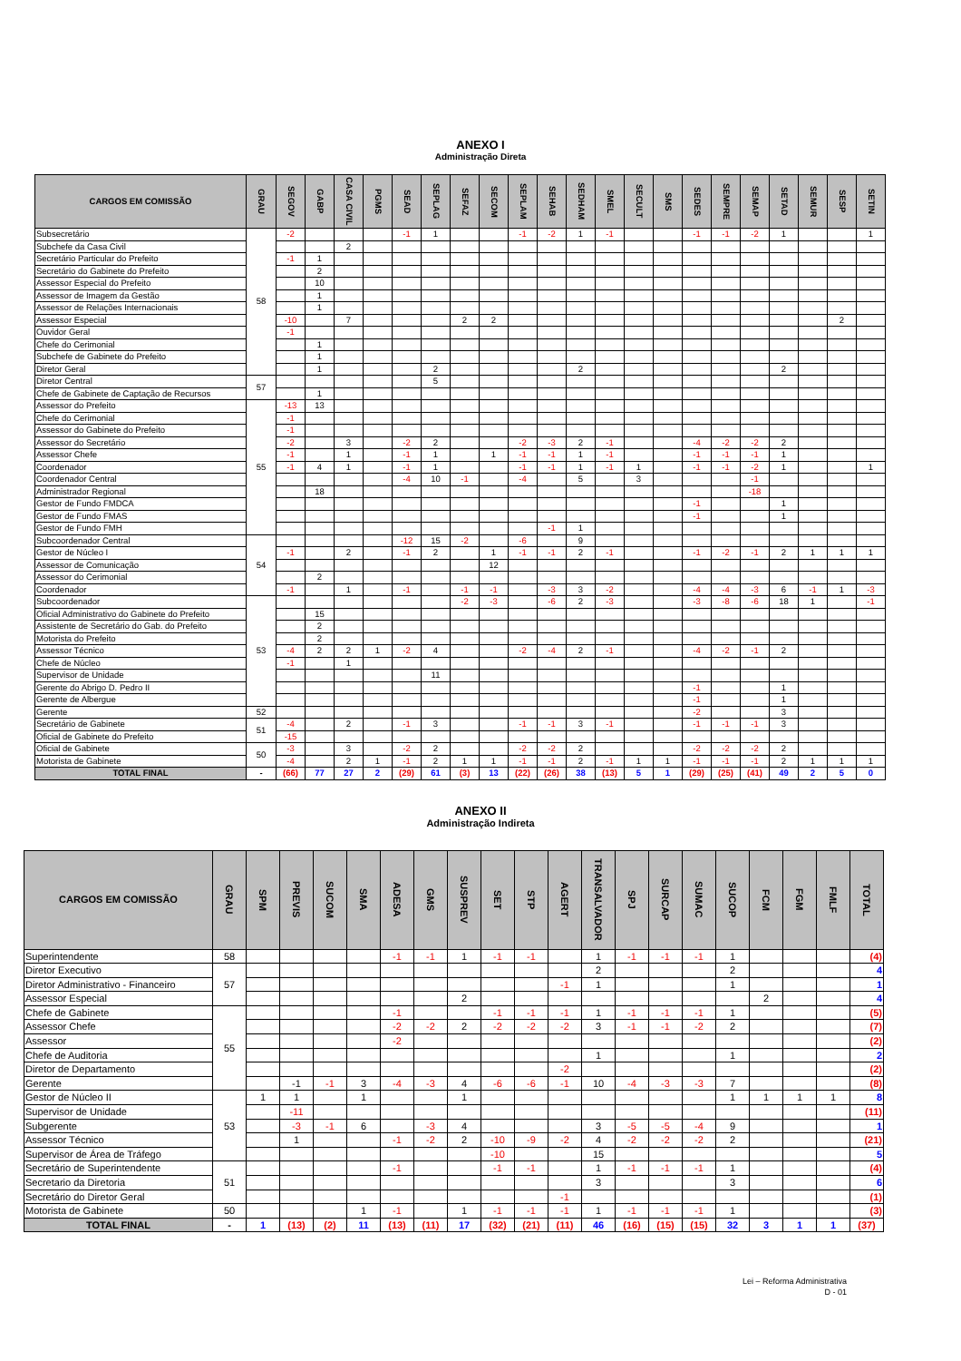ANEXO I
Administração Direta
| CARGOS EM COMISSÃO | GRAU | SEGOV | GABP | CASA CIVIL | PGMS | SEAD | SEPLAG | SEFAZ | SECOM | SEPLAM | SEHAB | SEDHAM | SMEL | SECULT | SMS | SEDES | SEMPRE | SEMAP | SETAD | SEMUR | SESP | SETIN |
| --- | --- | --- | --- | --- | --- | --- | --- | --- | --- | --- | --- | --- | --- | --- | --- | --- | --- | --- | --- | --- | --- | --- |
| Subsecretário | 58 | -2 | | | | -1 | 1 | | | -1 | -2 | 1 | -1 | | | -1 | -1 | -2 | 1 | | | 1 |
| Subchefe da Casa Civil | | | | 2 | | | | | | | | | | | | | | | | | | |
| Secretário Particular do Prefeito | | -1 | 1 | | | | | | | | | | | | | | | | | | | |
| Secretário do Gabinete do Prefeito | | | 2 | | | | | | | | | | | | | | | | | | | |
| Assessor Especial do Prefeito | | | 10 | | | | | | | | | | | | | | | | | | | |
| Assessor de Imagem da Gestão | | | 1 | | | | | | | | | | | | | | | | | | | |
| Assessor de Relações Internacionais | | | 1 | | | | | | | | | | | | | | | | | | | |
| Assessor Especial | | -10 | | 7 | | | | 2 | 2 | | | | | | | | | | | | 2 | |
| Ouvidor Geral | | -1 | | | | | | | | | | | | | | | | | | | | |
| Chefe do Cerimonial | | | 1 | | | | | | | | | | | | | | | | | | | |
| Subchefe de Gabinete do Prefeito | | | 1 | | | | | | | | | | | | | | | | | | | |
| Diretor Geral | | | 1 | | | | 2 | | | | | 2 | | | | | | | 2 | | | |
| Diretor Central | 57 | | | | | | 5 | | | | | | | | | | | | | | | |
| Chefe de Gabinete de Captação de Recursos | | | 1 | | | | | | | | | | | | | | | | | | | |
| Assessor do Prefeito | 55 | -13 | 13 | | | | | | | | | | | | | | | | | | | |
| Chefe do Cerimonial | | -1 | | | | | | | | | | | | | | | | | | | | |
| Assessor do Gabinete do Prefeito | | -1 | | | | | | | | | | | | | | | | | | | | |
| Assessor do Secretário | | -2 | | 3 | | -2 | 2 | | | -2 | -3 | 2 | -1 | | | -4 | -2 | -2 | 2 | | | |
| Assessor Chefe | | -1 | | 1 | | -1 | 1 | | 1 | -1 | -1 | 1 | -1 | | | -1 | -1 | -1 | 1 | | | |
| Coordenador | | -1 | 4 | 1 | | -1 | 1 | | | -1 | -1 | 1 | -1 | 1 | | -1 | -1 | -2 | 1 | | | 1 |
| Coordenador Central | | | | | | -4 | 10 | -1 | | -4 | | 5 | | 3 | | | | -1 | | | | |
| Administrador Regional | | | 18 | | | | | | | | | | | | | | | -18 | | | | |
| Gestor de Fundo FMDCA | | | | | | | | | | | | | | | | -1 | | | 1 | | | |
| Gestor de Fundo FMAS | | | | | | | | | | | | | | | | -1 | | | 1 | | | |
| Gestor de Fundo FMH | | | | | | | | | | | -1 | 1 | | | | | | | | | | |
| Subcoordenador Central | 54 | | | | | -12 | 15 | -2 | | -6 | | 9 | | | | | | | | | | |
| Gestor de Núcleo I | | -1 | | 2 | | -1 | 2 | | 1 | -1 | -1 | 2 | -1 | | | -1 | -2 | -1 | 2 | 1 | 1 | 1 |
| Assessor de Comunicação | | | | | | | | | 12 | | | | | | | | | | | | | |
| Assessor do Cerimonial | | | 2 | | | | | | | | | | | | | | | | | | | |
| Coordenador | | -1 | | 1 | | -1 | | -1 | -1 | | -3 | 3 | -2 | | | -4 | -4 | -3 | 6 | -1 | 1 | -3 |
| Subcoordenador | 53 | | | | | | | -2 | -3 | | -6 | 2 | -3 | | | -3 | -8 | -6 | 18 | 1 | | -1 |
| Oficial Administrativo do Gabinete do Prefeito | | | 15 | | | | | | | | | | | | | | | | | | | |
| Assistente de Secretário do Gab. do Prefeito | | | 2 | | | | | | | | | | | | | | | | | | | |
| Motorista do Prefeito | | | 2 | | | | | | | | | | | | | | | | | | | |
| Assessor Técnico | | -4 | 2 | 2 | 1 | -2 | 4 | | | -2 | -4 | 2 | -1 | | | -4 | -2 | -1 | 2 | | | |
| Chefe de Núcleo | | -1 | | 1 | | | | | | | | | | | | | | | | | | |
| Supervisor de Unidade | | | | | | | 11 | | | | | | | | | | | | | | | |
| Gerente do Abrigo D. Pedro II | | | | | | | | | | | | | | | | -1 | | | 1 | | | |
| Gerente de Albergue | | | | | | | | | | | | | | | | -1 | | | 1 | | | |
| Gerente | 52 | | | | | | | | | | | | | | | -2 | | | 3 | | | |
| Secretário de Gabinete | 51 | -4 | | 2 | | -1 | 3 | | | -1 | -1 | 3 | -1 | | | -1 | -1 | -1 | 3 | | | |
| Oficial de Gabinete do Prefeito | | -15 | | | | | | | | | | | | | | | | | | | | |
| Oficial de Gabinete | 50 | -3 | | 3 | | -2 | 2 | | | -2 | -2 | 2 | | | | -2 | -2 | -2 | 2 | | | |
| Motorista de Gabinete | | -4 | | 2 | 1 | -1 | 2 | 1 | 1 | -1 | -1 | 2 | -1 | 1 | 1 | -1 | -1 | -1 | 2 | 1 | 1 | 1 |
| TOTAL FINAL | - | (66) | 77 | 27 | 2 | (29) | 61 | (3) | 13 | (22) | (26) | 38 | (13) | 5 | 1 | (29) | (25) | (41) | 49 | 2 | 5 | 0 |
ANEXO II
Administração Indireta
| CARGOS EM COMISSÃO | GRAU | SPM | PREVIS | SUCOM | SMA | ADESA | GMS | SUSPREV | SET | STP | AGERT | TRANSALVADOR | SPJ | SURCAP | SUMAC | SUCOP | FCM | FGM | FMLF | TOTAL |
| --- | --- | --- | --- | --- | --- | --- | --- | --- | --- | --- | --- | --- | --- | --- | --- | --- | --- | --- | --- | --- |
| Superintendente | 58 | | | | | -1 | -1 | 1 | -1 | -1 | | 1 | -1 | -1 | -1 | 1 | | | | (4) |
| Diretor Executivo | 57 | | | | | | | | | | | 2 | | | | 2 | | | | 4 |
| Diretor Administrativo - Financeiro | | | | | | | | | | | -1 | 1 | | | | 1 | | | | 1 |
| Assessor Especial | | | | | | | | 2 | | | | | | | | | 2 | | | 4 |
| Chefe de Gabinete | 55 | | | | | -1 | | | -1 | -1 | -1 | 1 | -1 | -1 | -1 | 1 | | | | (5) |
| Assessor Chefe | | | | | | -2 | -2 | 2 | -2 | -2 | -2 | 3 | -1 | -1 | -2 | 2 | | | | (7) |
| Assessor | | | | | | -2 | | | | | | | | | | | | | | (2) |
| Chefe de Auditoria | | | | | | | | | | | | 1 | | | | 1 | | | | 2 |
| Diretor de Departamento | | | | | | | | | | | -2 | | | | | | | | | (2) |
| Gerente | | | -1 | -1 | 3 | -4 | -3 | 4 | -6 | -6 | -1 | 10 | -4 | -3 | -3 | 7 | | | | (8) |
| Gestor de Núcleo II | 53 | 1 | 1 | | 1 | | | 1 | | | | | | | | 1 | 1 | 1 | 1 | 8 |
| Supervisor de Unidade | | | -11 | | | | | | | | | | | | | | | | | (11) |
| Subgerente | | | -3 | -1 | 6 | | -3 | 4 | | | | 3 | -5 | -5 | -4 | 9 | | | | 1 |
| Assessor Técnico | | | 1 | | | -1 | -2 | 2 | -10 | -9 | -2 | 4 | -2 | -2 | -2 | 2 | | | | (21) |
| Supervisor de Área de Tráfego | | | | | | | | | -10 | | | 15 | | | | | | | | 5 |
| Secretário de Superintendente | 51 | | | | | -1 | | | -1 | -1 | | 1 | -1 | -1 | -1 | 1 | | | | (4) |
| Secretario da Diretoria | | | | | | | | | | | | 3 | | | | 3 | | | | 6 |
| Secretário do Diretor Geral | | | | | | | | | | | -1 | | | | | | | | | (1) |
| Motorista de Gabinete | 50 | | | | 1 | -1 | | 1 | -1 | -1 | -1 | 1 | -1 | -1 | -1 | 1 | | | | (3) |
| TOTAL FINAL | - | 1 | (13) | (2) | 11 | (13) | (11) | 17 | (32) | (21) | (11) | 46 | (16) | (15) | (15) | 32 | 3 | 1 | 1 | (37) |
Lei – Reforma Administrativa
D - 01